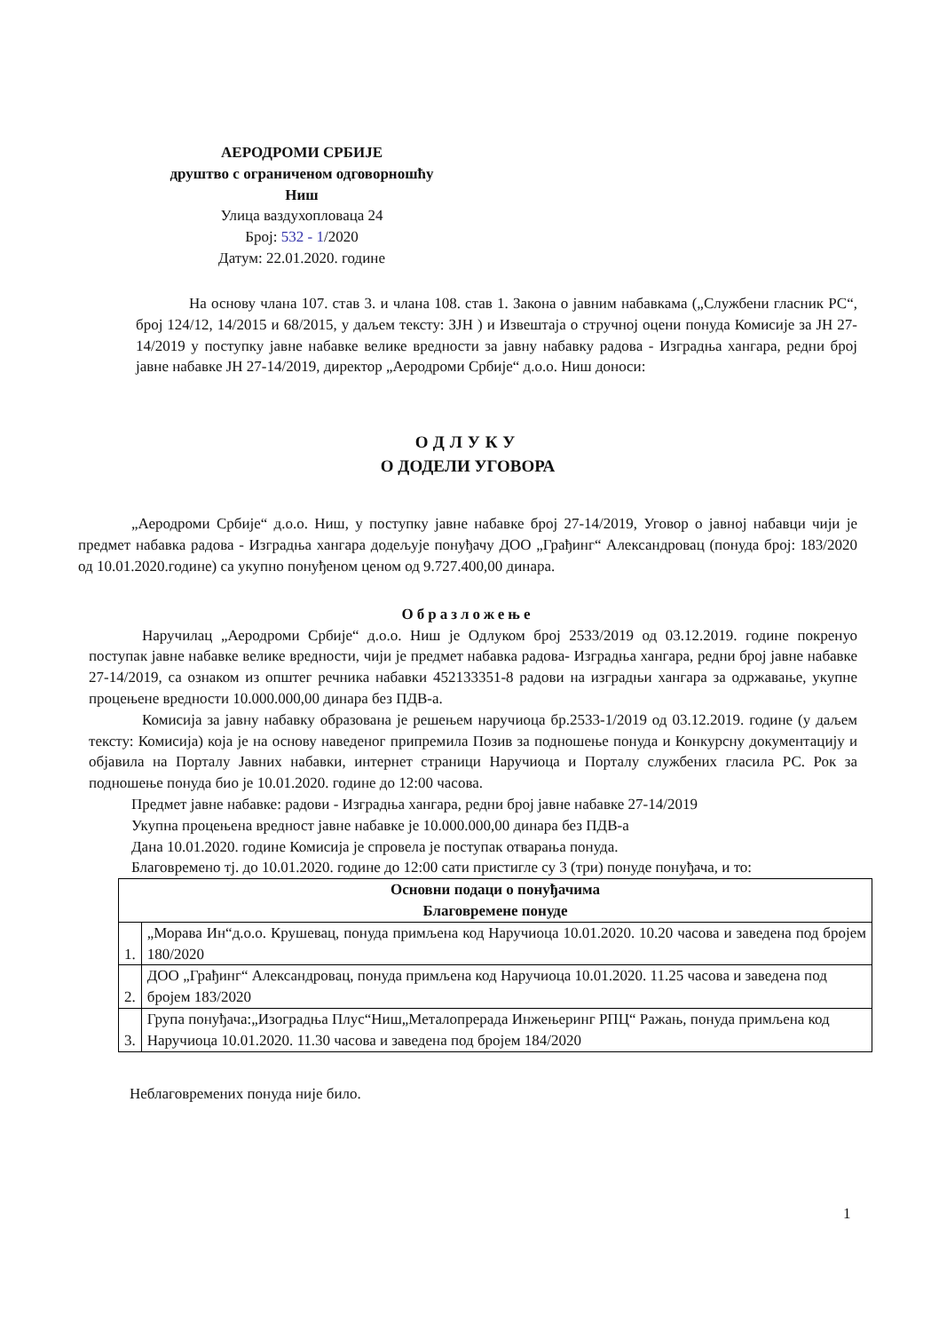АЕРОДРОМИ СРБИЈЕ
друштво с ограниченом одговорношћу
Ниш
Улица ваздухопловаца 24
Број: 532 - 1/2020
Датум: 22.01.2020. године
На основу члана 107. став 3. и члана 108. став 1. Закона о јавним набавкама („Службени гласник РС“, број 124/12, 14/2015 и 68/2015, у даљем тексту: ЗЈН ) и Извештаја о стручној оцени понуда Комисије за ЈН 27-14/2019 у поступку јавне набавке велике вредности за јавну набавку радова - Изградња хангара, редни број јавне набавке ЈН 27-14/2019, директор „Аеродроми Србије“ д.о.о. Ниш доноси:
ОДЛУКУ
О ДОДЕЛИ УГОВОРА
„Аеродроми Србије“ д.о.о. Ниш, у поступку јавне набавке број 27-14/2019, Уговор о јавној набавци чији је предмет набавка радова - Изградња хангара додељује понуђачу ДОО „Грађинг“ Александровац (понуда број: 183/2020 од 10.01.2020.године) са укупно понуђеном ценом од 9.727.400,00 динара.
Образложење
Наручилац „Аеродроми Србије“ д.о.о. Ниш је Одлуком број 2533/2019 од 03.12.2019. године покренуо поступак јавне набавке велике вредности, чији је предмет набавка радова- Изградња хангара, редни број јавне набавке 27-14/2019, са ознаком из општег речника набавки 452133351-8 радови на изградњи хангара за одржавање, укупне процењене вредности 10.000.000,00 динара без ПДВ-а.
Комисија за јавну набавку образована је решењем наручиоца бр.2533-1/2019 од 03.12.2019. године (у даљем тексту: Комисија) која је на основу наведеног припремила Позив за подношење понуда и Конкурсну документацију и објавила на Порталу Јавних набавки, интернет страници Наручиоца и Порталу службених гласила РС. Рок за подношење понуда био је 10.01.2020. године до 12:00 часова.
Предмет јавне набавке: радови - Изградња хангара, редни број јавне набавке 27-14/2019
Укупна процењена вредност јавне набавке је 10.000.000,00 динара без ПДВ-а
Дана 10.01.2020. године Комисија је спровела је поступак отварања понуда.
Благовремено тј. до 10.01.2020. године до 12:00 сати пристигле су 3 (три) понуде понуђача, и то:
| Основни подаци о понуђачима Благовремене понуде | |
| --- | --- |
| 1. | „Морава Ин“д.о.о. Крушевац, понуда примљена код Наручиоца 10.01.2020. 10.20 часова и заведена под бројем 180/2020 |
| 2. | ДОО „Грађинг“ Александровац, понуда примљена код Наручиоца 10.01.2020. 11.25 часова и заведена под бројем 183/2020 |
| 3. | Група понуђача:„Изоградња Плус“Ниш„Металопрерада Инжењеринг РПЦ“ Ражањ, понуда примљена код Наручиоца 10.01.2020. 11.30 часова и заведена под бројем 184/2020 |
Неблаговремених понуда није било.
1